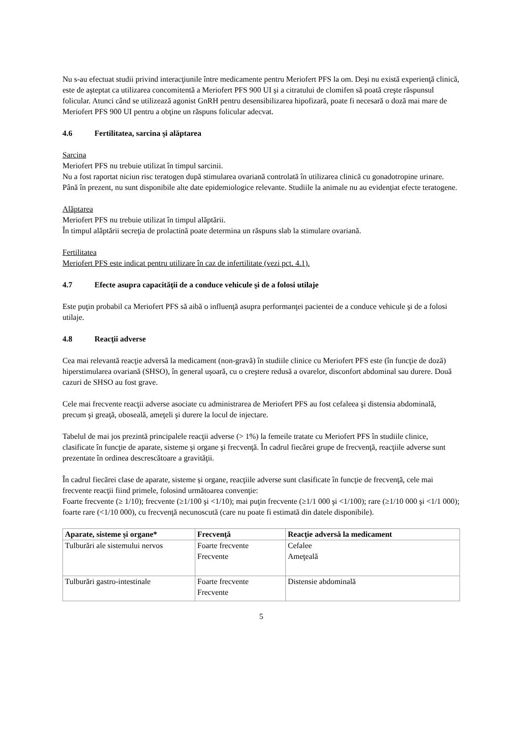Nu s-au efectuat studii privind interacţiunile între medicamente pentru Meriofert PFS la om. Deşi nu există experienţă clinică, este de aşteptat ca utilizarea concomitentă a Meriofert PFS 900 UI şi a citratului de clomifen să poată creşte răspunsul folicular. Atunci când se utilizează agonist GnRH pentru desensibilizarea hipofizară, poate fi necesară o doză mai mare de Meriofert PFS 900 UI pentru a obţine un răspuns folicular adecvat.
4.6 Fertilitatea, sarcina şi alăptarea
Sarcina
Meriofert PFS nu trebuie utilizat în timpul sarcinii.
Nu a fost raportat niciun risc teratogen după stimularea ovariană controlată în utilizarea clinică cu gonadotropine urinare. Până în prezent, nu sunt disponibile alte date epidemiologice relevante. Studiile la animale nu au evidenţiat efecte teratogene.
Alăptarea
Meriofert PFS nu trebuie utilizat în timpul alăptării.
În timpul alăptării secreţia de prolactină poate determina un răspuns slab la stimulare ovariană.
Fertilitatea
Meriofert PFS este indicat pentru utilizare în caz de infertilitate (vezi pct. 4.1).
4.7 Efecte asupra capacităţii de a conduce vehicule şi de a folosi utilaje
Este puţin probabil ca Meriofert PFS să aibă o influenţă asupra performanţei pacientei de a conduce vehicule şi de a folosi utilaje.
4.8 Reacţii adverse
Cea mai relevantă reacţie adversă la medicament (non-gravă) în studiile clinice cu Meriofert PFS este (în funcţie de doză) hiperstimularea ovariană (SHSO), în general uşoară, cu o creştere redusă a ovarelor, disconfort abdominal sau durere. Două cazuri de SHSO au fost grave.
Cele mai frecvente reacţii adverse asociate cu administrarea de Meriofert PFS au fost cefaleea şi distensia abdominală, precum şi greaţă, oboseală, ameţeli şi durere la locul de injectare.
Tabelul de mai jos prezintă principalele reacţii adverse (> 1%) la femeile tratate cu Meriofert PFS în studiile clinice, clasificate în funcţie de aparate, sisteme şi organe şi frecvenţă. În cadrul fiecărei grupe de frecvenţă, reacţiile adverse sunt prezentate în ordinea descrescătoare a gravităţii.
În cadrul fiecărei clase de aparate, sisteme și organe, reacţiile adverse sunt clasificate în funcţie de frecvenţă, cele mai frecvente reacţii fiind primele, folosind următoarea convenţie:
Foarte frecvente (≥ 1/10); frecvente (≥1/100 şi <1/10); mai puţin frecvente (≥1/1 000 şi <1/100); rare (≥1/10 000 şi <1/1 000); foarte rare (<1/10 000), cu frecvenţă necunoscută (care nu poate fi estimată din datele disponibile).
| Aparate, sisteme şi organe* | Frecvenţă | Reacţie adversă la medicament |
| --- | --- | --- |
| Tulburări ale sistemului nervos | Foarte frecvente Frecvente | Cefalee Ameţeală |
| Tulburări gastro-intestinale | Foarte frecvente Frecvente | Distensie abdominală |
5